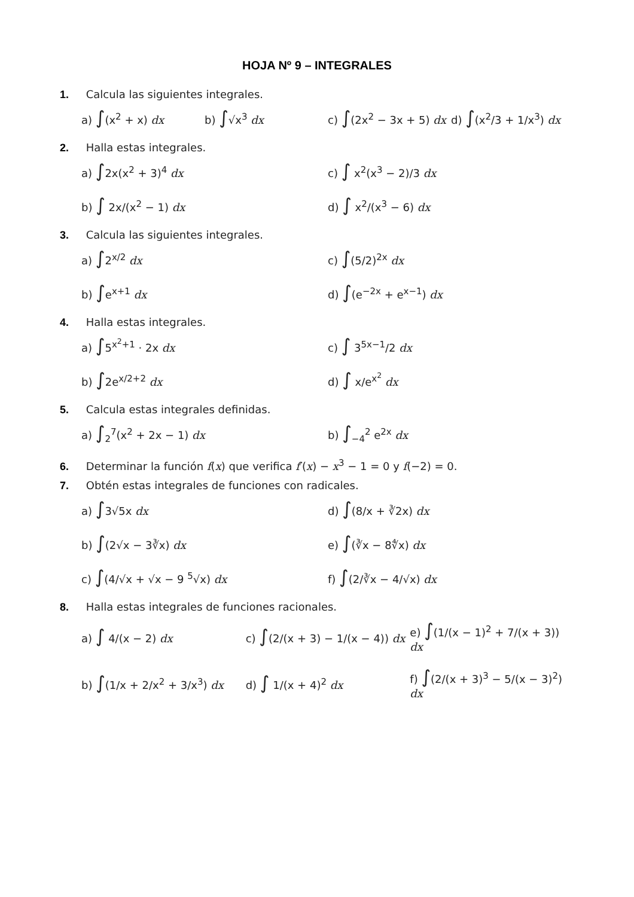HOJA Nº 9 – INTEGRALES
1. Calcula las siguientes integrales.
a) ∫(x<sup>2</sup> + x) dx b) ∫√x<sup>3</sup> dx c) ∫(2x<sup>2</sup> − 3x + 5) dx d) ∫(x<sup>2</sup>/3 + 1/x<sup>3</sup>) dx
2. Halla estas integrales.
a) ∫2x(x<sup>2</sup> + 3)<sup>4</sup> dx c) ∫ x<sup>2</sup>(x<sup>3</sup> − 2)/3 dx
b) ∫ 2x/(x<sup>2</sup> − 1) dx d) ∫ x<sup>2</sup>/(x<sup>3</sup> − 6) dx
3. Calcula las siguientes integrales.
a) ∫2<sup>x/2</sup> dx c) ∫(5/2)<sup>2x</sup> dx
b) ∫e<sup>x+1</sup> dx d) ∫(e<sup>−2x</sup> + e<sup>x−1</sup>) dx
4. Halla estas integrales.
a) ∫5<sup>x<sup>2</sup>+1</sup> · 2x dx c) ∫ 3<sup>5x−1</sup>/2 dx
b) ∫2e<sup>x/2+2</sup> dx d) ∫ x/e<sup>x<sup>2</sup></sup> dx
5. Calcula estas integrales definidas.
a) ∫<sub>2</sub><sup>7</sup>(x<sup>2</sup> + 2x − 1) dx b) ∫<sub>−4</sub><sup>2</sup> e<sup>2x</sup> dx
6. Determinar la función f(x) que verifica f′(x) − x<sup>3</sup> − 1 = 0 y f(−2) = 0.
7. Obtén estas integrales de funciones con radicales.
a) ∫3√5x dx d) ∫(8/x + ∛2x) dx
b) ∫(2√x − 3∛x) dx e) ∫(∛x − 8∜x) dx
c) ∫(4/√x + √x − 9 <sup>5</sup>√x) dx f) ∫(2/∛x − 4/√x) dx
8. Halla estas integrales de funciones racionales.
a) ∫ 4/(x − 2) dx c) ∫(2/(x + 3) − 1/(x − 4)) dx e) ∫(1/(x − 1)<sup>2</sup> + 7/(x + 3)) dx
b) ∫(1/x + 2/x<sup>2</sup> + 3/x<sup>3</sup>) dx d) ∫ 1/(x + 4)<sup>2</sup> dx f) ∫(2/(x + 3)<sup>3</sup> − 5/(x − 3)<sup>2</sup>) dx